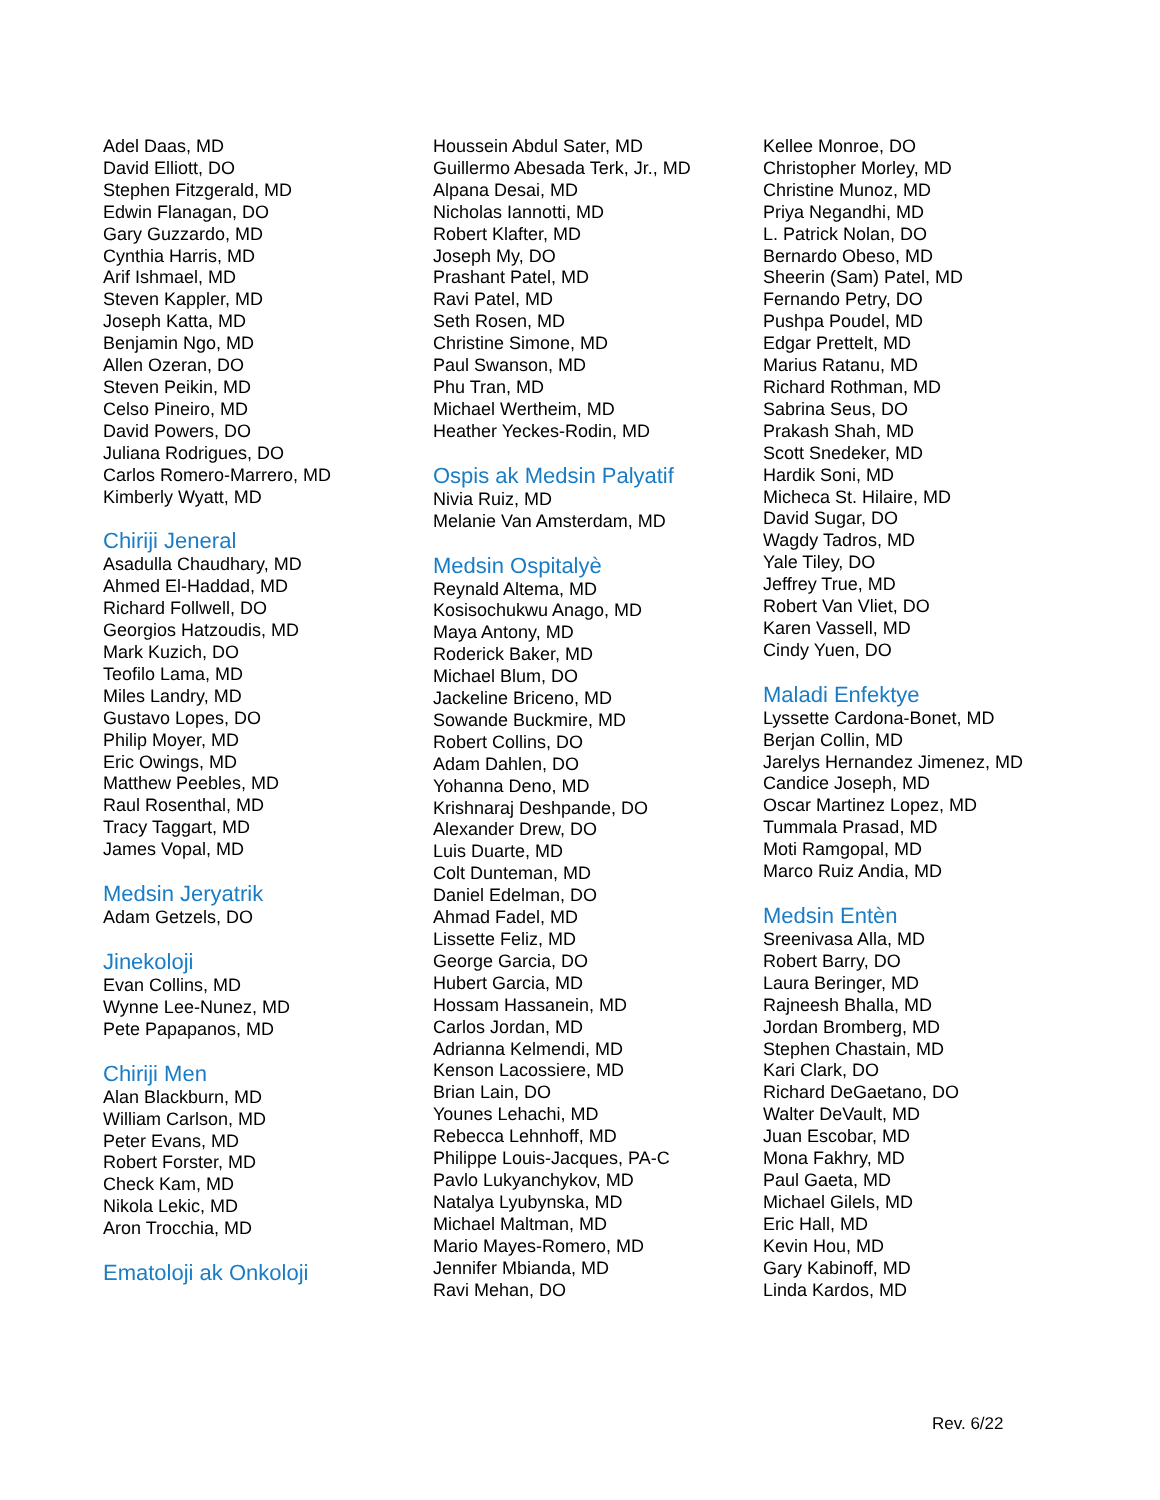Adel Daas, MD
David Elliott, DO
Stephen Fitzgerald, MD
Edwin Flanagan, DO
Gary Guzzardo, MD
Cynthia Harris, MD
Arif Ishmael, MD
Steven Kappler, MD
Joseph Katta, MD
Benjamin Ngo, MD
Allen Ozeran, DO
Steven Peikin, MD
Celso Pineiro, MD
David Powers, DO
Juliana Rodrigues, DO
Carlos Romero-Marrero, MD
Kimberly Wyatt, MD
Chiriji Jeneral
Asadulla Chaudhary, MD
Ahmed El-Haddad, MD
Richard Follwell, DO
Georgios Hatzoudis, MD
Mark Kuzich, DO
Teofilo Lama, MD
Miles Landry, MD
Gustavo Lopes, DO
Philip Moyer, MD
Eric Owings, MD
Matthew Peebles, MD
Raul Rosenthal, MD
Tracy Taggart, MD
James Vopal, MD
Medsin Jeryatrik
Adam Getzels, DO
Jinekoloji
Evan Collins, MD
Wynne Lee-Nunez, MD
Pete Papapanos, MD
Chiriji Men
Alan Blackburn, MD
William Carlson, MD
Peter Evans, MD
Robert Forster, MD
Check Kam, MD
Nikola Lekic, MD
Aron Trocchia, MD
Ematoloji ak Onkoloji
Houssein Abdul Sater, MD
Guillermo Abesada Terk, Jr., MD
Alpana Desai, MD
Nicholas Iannotti, MD
Robert Klafter, MD
Joseph My, DO
Prashant Patel, MD
Ravi Patel, MD
Seth Rosen, MD
Christine Simone, MD
Paul Swanson, MD
Phu Tran, MD
Michael Wertheim, MD
Heather Yeckes-Rodin, MD
Ospis ak Medsin Palyatif
Nivia Ruiz, MD
Melanie Van Amsterdam, MD
Medsin Ospitalyè
Reynald Altema, MD
Kosisochukwu Anago, MD
Maya Antony, MD
Roderick Baker, MD
Michael Blum, DO
Jackeline Briceno, MD
Sowande Buckmire, MD
Robert Collins, DO
Adam Dahlen, DO
Yohanna Deno, MD
Krishnaraj Deshpande, DO
Alexander Drew, DO
Luis Duarte, MD
Colt Dunteman, MD
Daniel Edelman, DO
Ahmad Fadel, MD
Lissette Feliz, MD
George Garcia, DO
Hubert Garcia, MD
Hossam Hassanein, MD
Carlos Jordan, MD
Adrianna Kelmendi, MD
Kenson Lacossiere, MD
Brian Lain, DO
Younes Lehachi, MD
Rebecca Lehnhoff, MD
Philippe Louis-Jacques, PA-C
Pavlo Lukyanchykov, MD
Natalya Lyubynska, MD
Michael Maltman, MD
Mario Mayes-Romero, MD
Jennifer Mbianda, MD
Ravi Mehan, DO
Kellee Monroe, DO
Christopher Morley, MD
Christine Munoz, MD
Priya Negandhi, MD
L. Patrick Nolan, DO
Bernardo Obeso, MD
Sheerin (Sam) Patel, MD
Fernando Petry, DO
Pushpa Poudel, MD
Edgar Prettelt, MD
Marius Ratanu, MD
Richard Rothman, MD
Sabrina Seus, DO
Prakash Shah, MD
Scott Snedeker, MD
Hardik Soni, MD
Micheca St. Hilaire, MD
David Sugar, DO
Wagdy Tadros, MD
Yale Tiley, DO
Jeffrey True, MD
Robert Van Vliet, DO
Karen Vassell, MD
Cindy Yuen, DO
Maladi Enfektye
Lyssette Cardona-Bonet, MD
Berjan Collin, MD
Jarelys Hernandez Jimenez, MD
Candice Joseph, MD
Oscar Martinez Lopez, MD
Tummala Prasad, MD
Moti Ramgopal, MD
Marco Ruiz Andia, MD
Medsin Entèn
Sreenivasa Alla, MD
Robert Barry, DO
Laura Beringer, MD
Rajneesh Bhalla, MD
Jordan Bromberg, MD
Stephen Chastain, MD
Kari Clark, DO
Richard DeGaetano, DO
Walter DeVault, MD
Juan Escobar, MD
Mona Fakhry, MD
Paul Gaeta, MD
Michael Gilels, MD
Eric Hall, MD
Kevin Hou, MD
Gary Kabinoff, MD
Linda Kardos, MD
Rev. 6/22